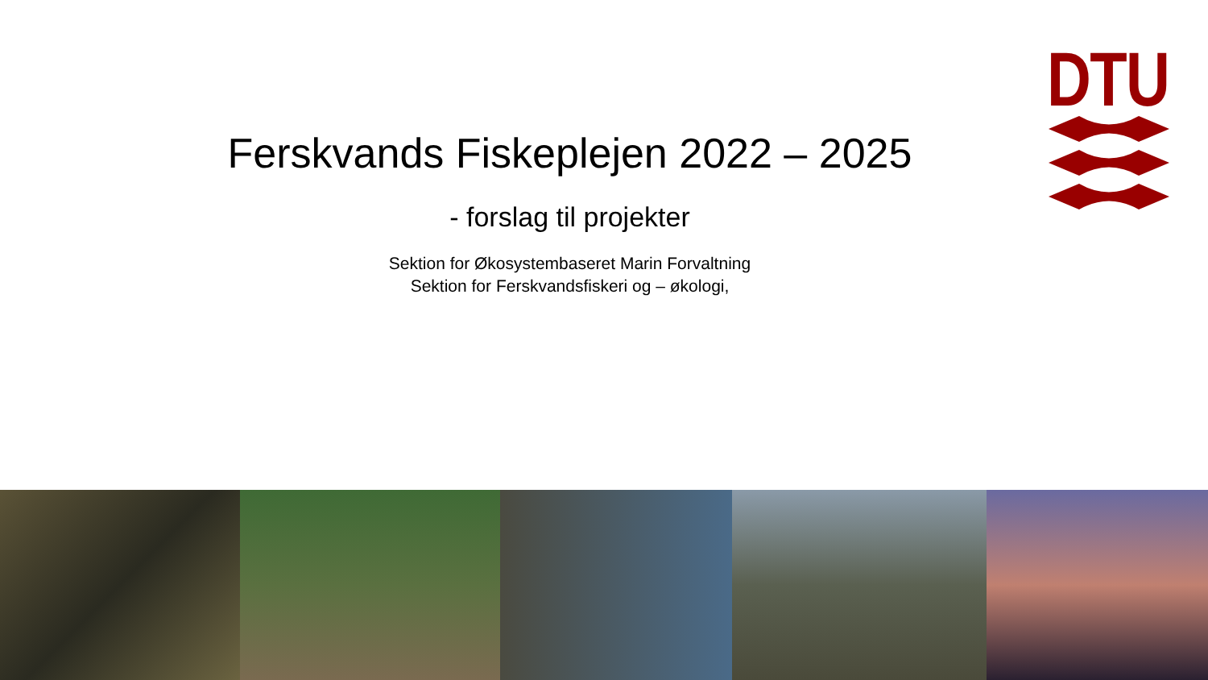DTU
Ferskvands Fiskeplejen 2022 – 2025
- forslag til projekter
Sektion for Økosystembaseret Marin Forvaltning
Sektion for Ferskvandsfiskeri og – økologi,